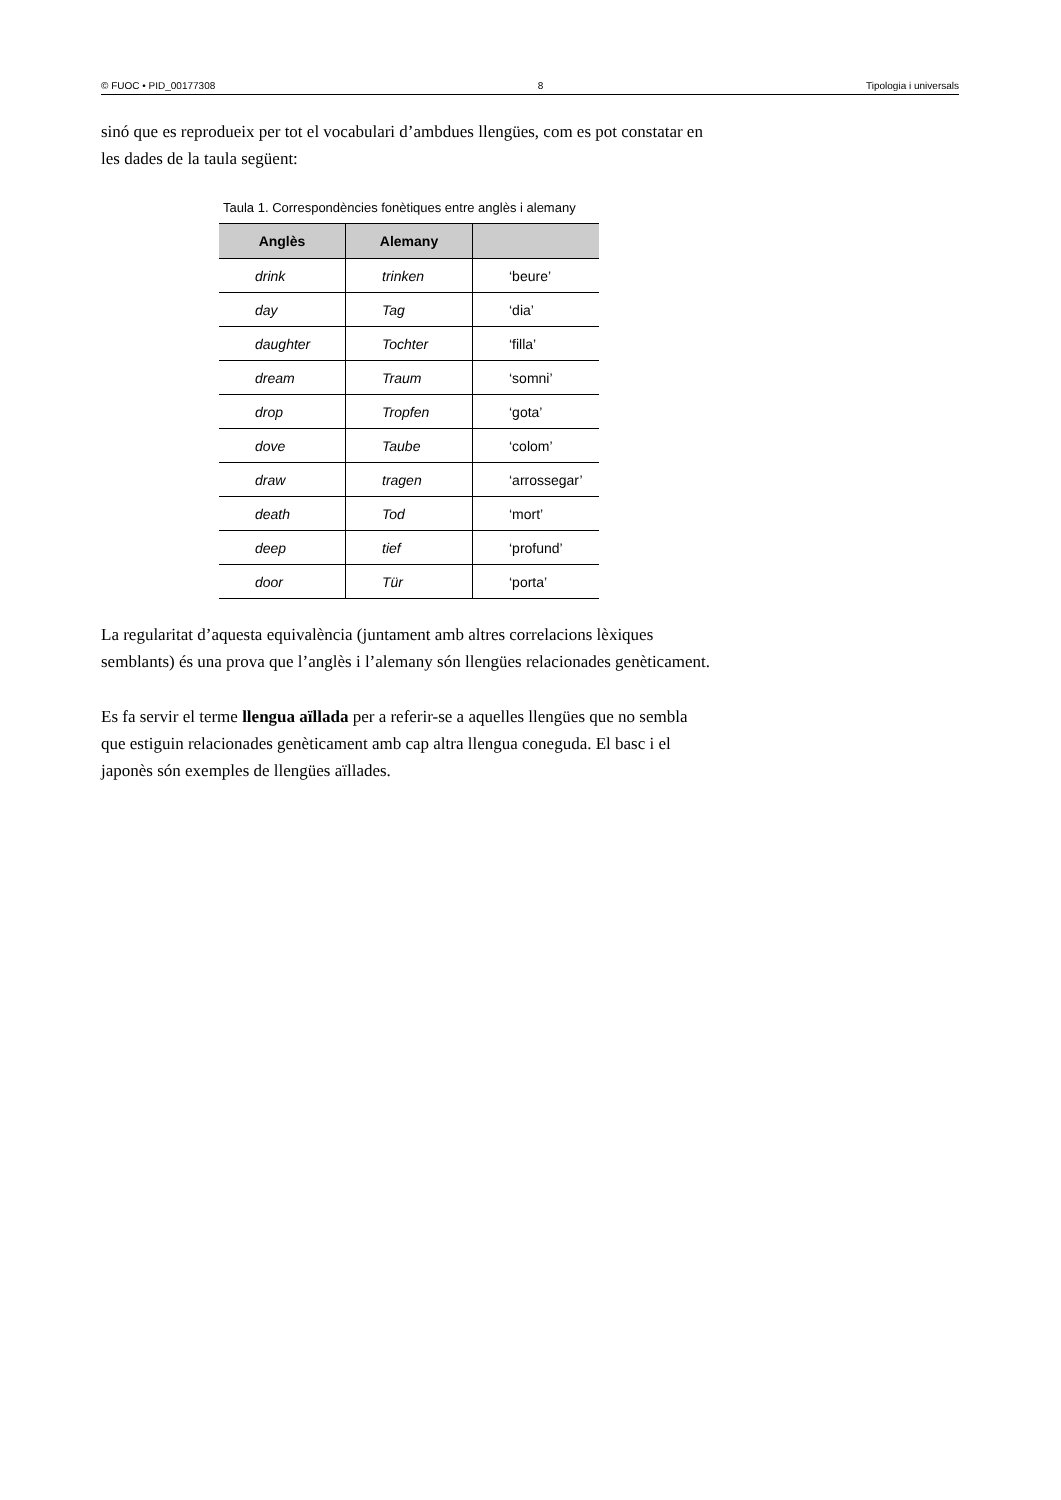© FUOC • PID_00177308 8 Tipologia i universals
sinó que es reprodueix per tot el vocabulari d’ambdues llengües, com es pot constatar en les dades de la taula següent:
Taula 1. Correspondències fonètiques entre anglès i alemany
| Anglès | Alemany | |
| --- | --- | --- |
| drink | trinken | ‘beure’ |
| day | Tag | ‘dia’ |
| daughter | Tochter | ‘filla’ |
| dream | Traum | ‘somni’ |
| drop | Tropfen | ‘gota’ |
| dove | Taube | ‘colom’ |
| draw | tragen | ‘arrossegar’ |
| death | Tod | ‘mort’ |
| deep | tief | ‘profund’ |
| door | Tür | ‘porta’ |
La regularitat d’aquesta equivalència (juntament amb altres correlacions lèxiques semblants) és una prova que l’anglès i l’alemany són llengües relacionades genèticament.
Es fa servir el terme llengua aïllada per a referir-se a aquelles llengües que no sembla que estiguin relacionades genèticament amb cap altra llengua coneguda. El basc i el japonès són exemples de llengües aïllades.